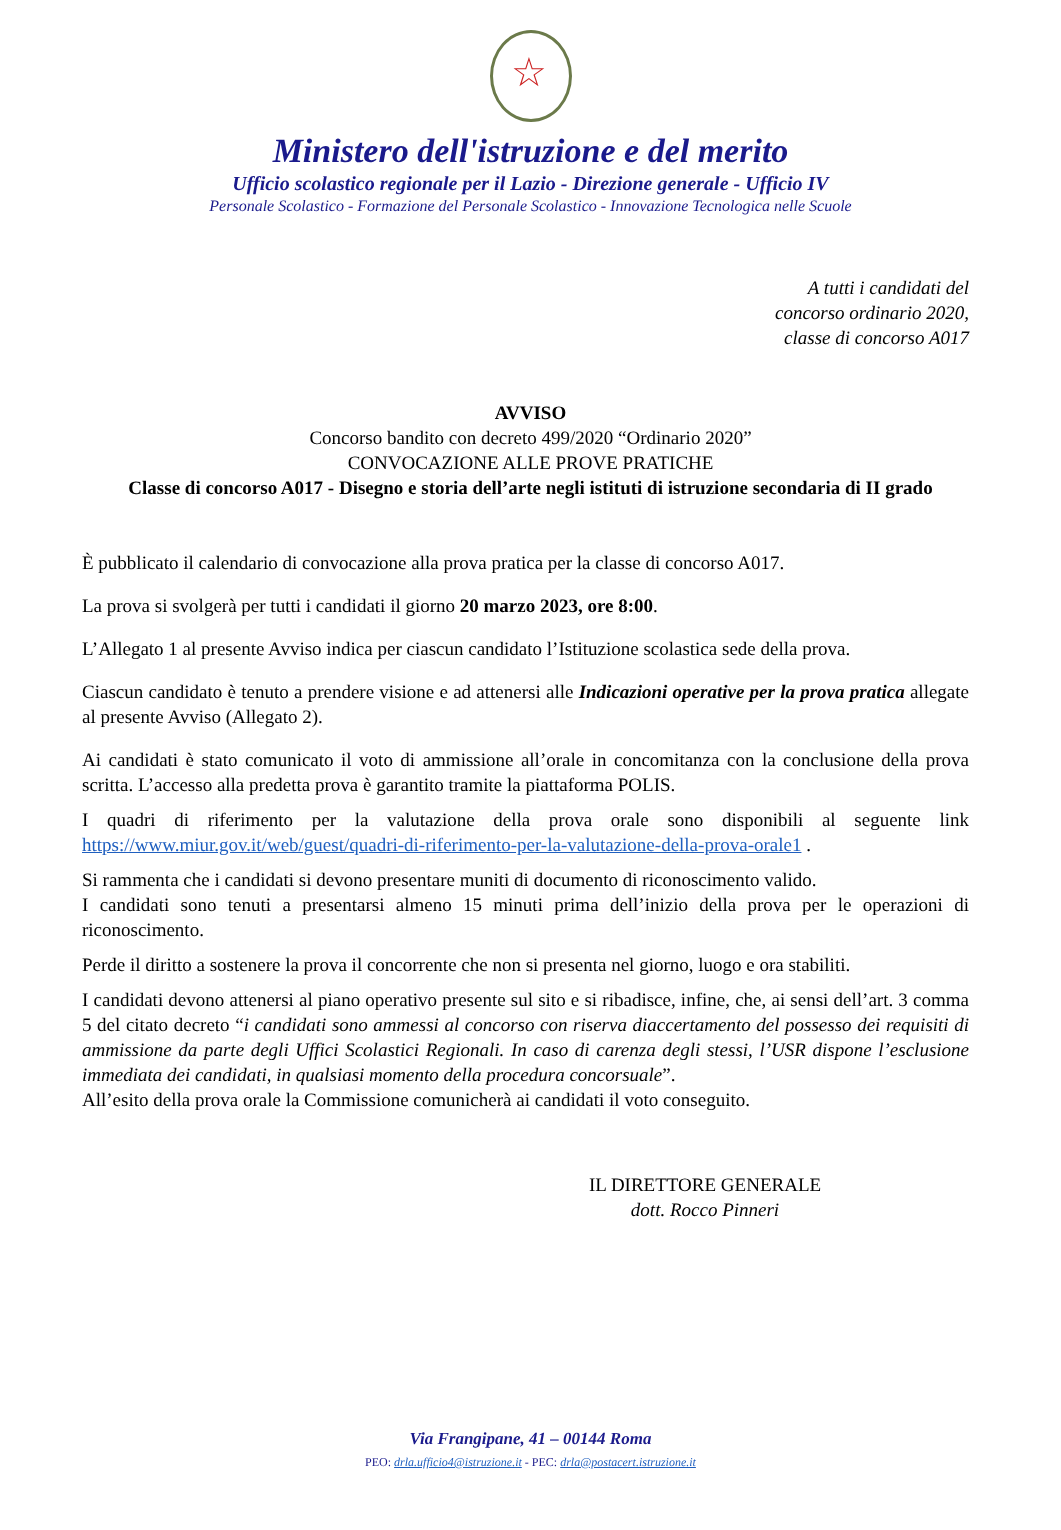☆
Ministero dell'istruzione e del merito
Ufficio scolastico regionale per il Lazio - Direzione generale - Ufficio IV
Personale Scolastico - Formazione del Personale Scolastico - Innovazione Tecnologica nelle Scuole
A tutti i candidati del
concorso ordinario 2020,
classe di concorso A017
AVVISO
Concorso bandito con decreto 499/2020 “Ordinario 2020”
CONVOCAZIONE ALLE PROVE PRATICHE
Classe di concorso A017 - Disegno e storia dell’arte negli istituti di istruzione secondaria di II grado
È pubblicato il calendario di convocazione alla prova pratica per la classe di concorso A017.
La prova si svolgerà per tutti i candidati il giorno 20 marzo 2023, ore 8:00.
L’Allegato 1 al presente Avviso indica per ciascun candidato l’Istituzione scolastica sede della prova.
Ciascun candidato è tenuto a prendere visione e ad attenersi alle Indicazioni operative per la prova pratica allegate al presente Avviso (Allegato 2).
Ai candidati è stato comunicato il voto di ammissione all’orale in concomitanza con la conclusione della prova scritta. L’accesso alla predetta prova è garantito tramite la piattaforma POLIS.
I quadri di riferimento per la valutazione della prova orale sono disponibili al seguente link https://www.miur.gov.it/web/guest/quadri-di-riferimento-per-la-valutazione-della-prova-orale1 .
Si rammenta che i candidati si devono presentare muniti di documento di riconoscimento valido.
I candidati sono tenuti a presentarsi almeno 15 minuti prima dell’inizio della prova per le operazioni di riconoscimento.
Perde il diritto a sostenere la prova il concorrente che non si presenta nel giorno, luogo e ora stabiliti.
I candidati devono attenersi al piano operativo presente sul sito e si ribadisce, infine, che, ai sensi dell’art. 3 comma 5 del citato decreto “i candidati sono ammessi al concorso con riserva diaccertamento del possesso dei requisiti di ammissione da parte degli Uffici Scolastici Regionali. In caso di carenza degli stessi, l’USR dispone l’esclusione immediata dei candidati, in qualsiasi momento della procedura concorsuale”.
All’esito della prova orale la Commissione comunicherà ai candidati il voto conseguito.
IL DIRETTORE GENERALE
dott. Rocco Pinneri
Via Frangipane, 41 – 00144 Roma
PEO: drla.ufficio4@istruzione.it - PEC: drla@postacert.istruzione.it